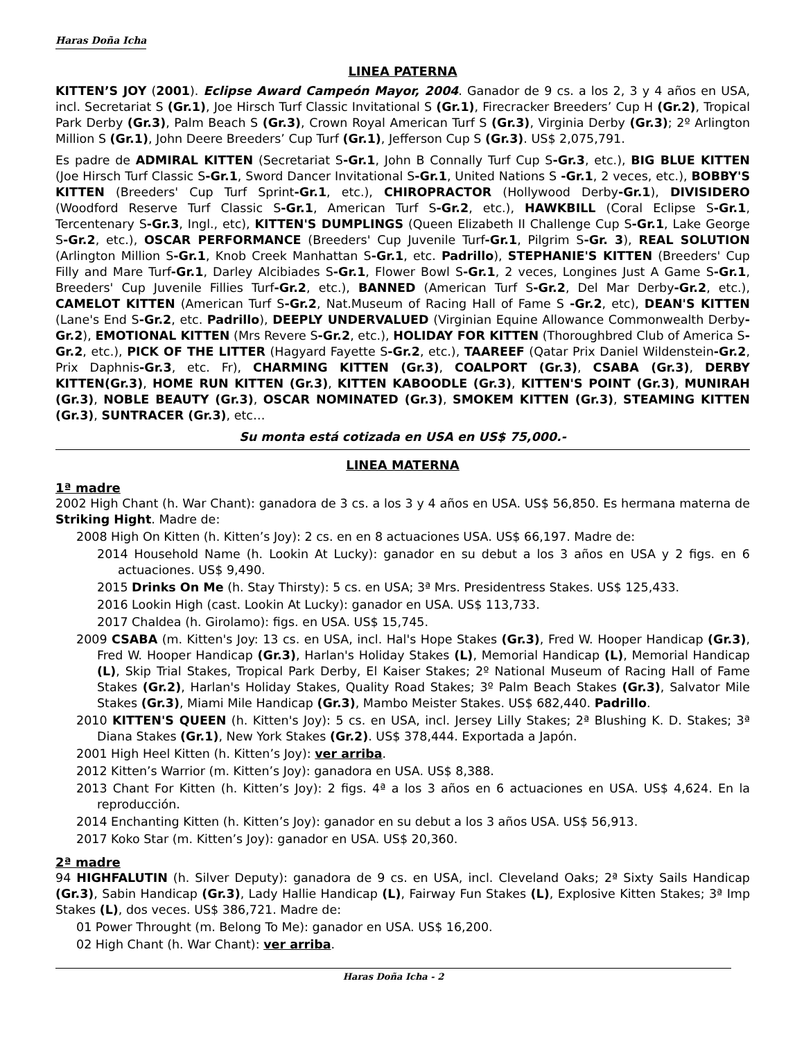Haras Doña Icha
LINEA PATERNA
KITTEN’S JOY (2001). Eclipse Award Campeón Mayor, 2004. Ganador de 9 cs. a los 2, 3 y 4 años en USA, incl. Secretariat S (Gr.1), Joe Hirsch Turf Classic Invitational S (Gr.1), Firecracker Breeders’ Cup H (Gr.2), Tropical Park Derby (Gr.3), Palm Beach S (Gr.3), Crown Royal American Turf S (Gr.3), Virginia Derby (Gr.3); 2º Arlington Million S (Gr.1), John Deere Breeders’ Cup Turf (Gr.1), Jefferson Cup S (Gr.3). US$ 2,075,791.
Es padre de ADMIRAL KITTEN (Secretariat S-Gr.1, John B Connally Turf Cup S-Gr.3, etc.), BIG BLUE KITTEN (Joe Hirsch Turf Classic S-Gr.1, Sword Dancer Invitational S-Gr.1, United Nations S -Gr.1, 2 veces, etc.), BOBBY'S KITTEN (Breeders' Cup Turf Sprint-Gr.1, etc.), CHIROPRACTOR (Hollywood Derby-Gr.1), DIVISIDERO (Woodford Reserve Turf Classic S-Gr.1, American Turf S-Gr.2, etc.), HAWKBILL (Coral Eclipse S-Gr.1, Tercentenary S-Gr.3, Ingl., etc), KITTEN'S DUMPLINGS (Queen Elizabeth II Challenge Cup S-Gr.1, Lake George S-Gr.2, etc.), OSCAR PERFORMANCE (Breeders' Cup Juvenile Turf-Gr.1, Pilgrim S-Gr. 3), REAL SOLUTION (Arlington Million S-Gr.1, Knob Creek Manhattan S-Gr.1, etc. Padrillo), STEPHANIE'S KITTEN (Breeders' Cup Filly and Mare Turf-Gr.1, Darley Alcibiades S-Gr.1, Flower Bowl S-Gr.1, 2 veces, Longines Just A Game S-Gr.1, Breeders' Cup Juvenile Fillies Turf-Gr.2, etc.), BANNED (American Turf S-Gr.2, Del Mar Derby-Gr.2, etc.), CAMELOT KITTEN (American Turf S-Gr.2, Nat.Museum of Racing Hall of Fame S -Gr.2, etc), DEAN'S KITTEN (Lane's End S-Gr.2, etc. Padrillo), DEEPLY UNDERVALUED (Virginian Equine Allowance Commonwealth Derby-Gr.2), EMOTIONAL KITTEN (Mrs Revere S-Gr.2, etc.), HOLIDAY FOR KITTEN (Thoroughbred Club of America S-Gr.2, etc.), PICK OF THE LITTER (Hagyard Fayette S-Gr.2, etc.), TAAREEF (Qatar Prix Daniel Wildenstein-Gr.2, Prix Daphnis-Gr.3, etc. Fr), CHARMING KITTEN (Gr.3), COALPORT (Gr.3), CSABA (Gr.3), DERBY KITTEN(Gr.3), HOME RUN KITTEN (Gr.3), KITTEN KABOODLE (Gr.3), KITTEN'S POINT (Gr.3), MUNIRAH (Gr.3), NOBLE BEAUTY (Gr.3), OSCAR NOMINATED (Gr.3), SMOKEM KITTEN (Gr.3), STEAMING KITTEN (Gr.3), SUNTRACER (Gr.3), etc…
Su monta está cotizada en USA en US$ 75,000.-
LINEA MATERNA
1ª madre
2002 High Chant (h. War Chant): ganadora de 3 cs. a los 3 y 4 años en USA. US$ 56,850. Es hermana materna de Striking Hight. Madre de:
2008 High On Kitten (h. Kitten’s Joy): 2 cs. en en 8 actuaciones USA. US$ 66,197. Madre de:
2014 Household Name (h. Lookin At Lucky): ganador en su debut a los 3 años en USA y 2 figs. en 6 actuaciones. US$ 9,490.
2015 Drinks On Me (h. Stay Thirsty): 5 cs. en USA; 3ª Mrs. Presidentress Stakes. US$ 125,433.
2016 Lookin High (cast. Lookin At Lucky): ganador en USA. US$ 113,733.
2017 Chaldea (h. Girolamo): figs. en USA. US$ 15,745.
2009 CSABA (m. Kitten's Joy: 13 cs. en USA, incl. Hal's Hope Stakes (Gr.3), Fred W. Hooper Handicap (Gr.3), Fred W. Hooper Handicap (Gr.3), Harlan's Holiday Stakes (L), Memorial Handicap (L), Memorial Handicap (L), Skip Trial Stakes, Tropical Park Derby, El Kaiser Stakes; 2º National Museum of Racing Hall of Fame Stakes (Gr.2), Harlan's Holiday Stakes, Quality Road Stakes; 3º Palm Beach Stakes (Gr.3), Salvator Mile Stakes (Gr.3), Miami Mile Handicap (Gr.3), Mambo Meister Stakes. US$ 682,440. Padrillo.
2010 KITTEN'S QUEEN (h. Kitten's Joy): 5 cs. en USA, incl. Jersey Lilly Stakes; 2ª Blushing K. D. Stakes; 3ª Diana Stakes (Gr.1), New York Stakes (Gr.2). US$ 378,444. Exportada a Japón.
2001 High Heel Kitten (h. Kitten’s Joy): ver arriba.
2012 Kitten’s Warrior (m. Kitten’s Joy): ganadora en USA. US$ 8,388.
2013 Chant For Kitten (h. Kitten’s Joy): 2 figs. 4ª a los 3 años en 6 actuaciones en USA. US$ 4,624. En la reproducción.
2014 Enchanting Kitten (h. Kitten’s Joy): ganador en su debut a los 3 años USA. US$ 56,913.
2017 Koko Star (m. Kitten’s Joy): ganador en USA. US$ 20,360.
2ª madre
94 HIGHFALUTIN (h. Silver Deputy): ganadora de 9 cs. en USA, incl. Cleveland Oaks; 2ª Sixty Sails Handicap (Gr.3), Sabin Handicap (Gr.3), Lady Hallie Handicap (L), Fairway Fun Stakes (L), Explosive Kitten Stakes; 3ª Imp Stakes (L), dos veces. US$ 386,721. Madre de:
01 Power Throught (m. Belong To Me): ganador en USA. US$ 16,200.
02 High Chant (h. War Chant): ver arriba.
Haras Doña Icha - 2